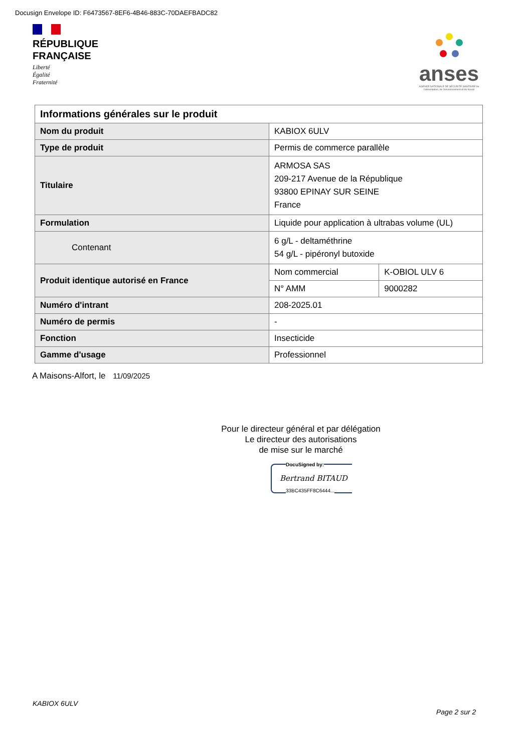Docusign Envelope ID: F6473567-8EF6-4B46-883C-70DAEFBADC82
RÉPUBLIQUE
FRANÇAISE
Liberté
Égalité
Fraternité
anses
AGENCE NATIONALE DE SÉCURITÉ SANITAIRE de l'alimentation, de l'environnement et du travail
| Informations générales sur le produit | | |
| Nom du produit | KABIOX 6ULV | |
| Type de produit | Permis de commerce parallèle | |
| Titulaire | ARMOSA SAS 209-217 Avenue de la République 93800 EPINAY SUR SEINE France | |
| Formulation | Liquide pour application à ultrabas volume (UL) | |
| Contenant | 6 g/L - deltaméthrine 54 g/L - pipéronyl butoxide | |
| Produit identique autorisé en France | Nom commercial | K-OBIOL ULV 6 |
| | N° AMM | 9000282 |
| Numéro d'intrant | 208-2025.01 | |
| Numéro de permis | - | |
| Fonction | Insecticide | |
| Gamme d'usage | Professionnel | |
A Maisons-Alfort, le 11/09/2025
Pour le directeur général et par délégation
Le directeur des autorisations
de mise sur le marché
DocuSigned by:
Bertrand BITAUD
33BC435FF8C6444...
KABIOX 6ULV
Page 2 sur 2